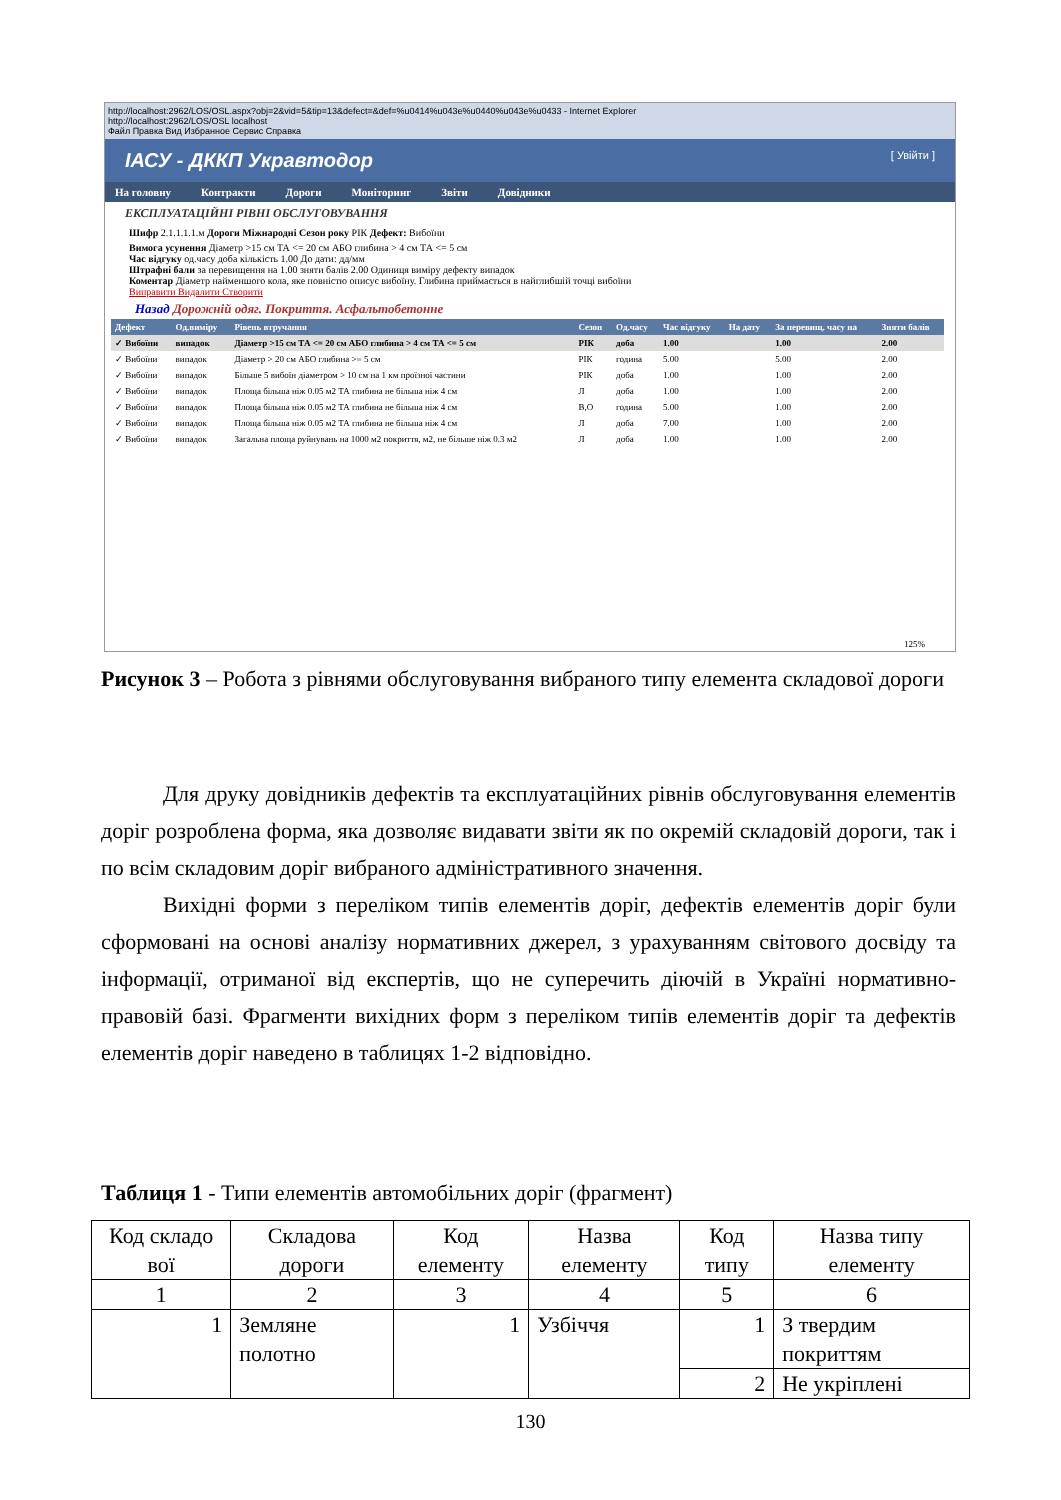http://localhost:2962/LOS/OSL.aspx?obj=2&vid=5&tip=13&defect=&def=%u0414%u043e%u0440%u043e%u0433 - Internet Explorer
http://localhost:2962/LOS/OSL localhost
Файл Правка Вид Избранное Сервис Справка
ІАСУ - ДККП Укравтодор [ Увійти ]
На головну Контракти Дороги Моніторинг Звіти Довідники
ЕКСПЛУАТАЦІЙНІ РІВНІ ОБСЛУГОВУВАННЯ
Шифр 2.1.1.1.1.м Дороги Міжнародні Сезон року РІК Дефект: Вибоїни
Вимога усунення Діаметр >15 см ТА <= 20 см АБО глибина > 4 см ТА <= 5 см
Час відгуку од.часу доба кількість 1.00 До дати: дд/мм
Штрафні бали за перевищення на 1.00 зняти балів 2.00 Одиниця виміру дефекту випадок
Коментар Діаметр найменшого кола, яке повністю описує вибоїну. Глибина приймається в найглибшій точці вибоїни
Виправити Видалити Створити
Назад Дорожній одяг. Покриття. Асфальтобетонне
| Дефект | Од.виміру | Рівень втручання | Сезон | Од.часу | Час відгуку | На дату | За перевищ. часу на | Зняти балів |
| --- | --- | --- | --- | --- | --- | --- | --- | --- |
| ✓ Вибоїни | випадок | Діаметр >15 см ТА <= 20 см АБО глибина > 4 см ТА <= 5 см | РІК | доба | 1.00 | | 1.00 | 2.00 |
| ✓ Вибоїни | випадок | Діаметр > 20 см АБО глибина >= 5 см | РІК | година | 5.00 | | 5.00 | 2.00 |
| ✓ Вибоїни | випадок | Більше 5 вибоїн діаметром > 10 см на 1 км проїзної частини | РІК | доба | 1.00 | | 1.00 | 2.00 |
| ✓ Вибоїни | випадок | Площа більша ніж 0.05 м2 ТА глибина не більша ніж 4 см | Л | доба | 1.00 | | 1.00 | 2.00 |
| ✓ Вибоїни | випадок | Площа більша ніж 0.05 м2 ТА глибина не більша ніж 4 см | В,О | година | 5.00 | | 1.00 | 2.00 |
| ✓ Вибоїни | випадок | Площа більша ніж 0.05 м2 ТА глибина не більша ніж 4 см | Л | доба | 7.00 | | 1.00 | 2.00 |
| ✓ Вибоїни | випадок | Загальна площа руйнувань на 1000 м2 покриття, м2, не більше ніж 0.3 м2 | Л | доба | 1.00 | | 1.00 | 2.00 |
125%
Рисунок 3 – Робота з рівнями обслуговування вибраного типу елемента складової дороги
Для друку довідників дефектів та експлуатаційних рівнів обслуговування елементів доріг розроблена форма, яка дозволяє видавати звіти як по окремій складовій дороги, так і по всім складовим доріг вибраного адміністративного значення.
Вихідні форми з переліком типів елементів доріг, дефектів елементів доріг були сформовані на основі аналізу нормативних джерел, з урахуванням світового досвіду та інформації, отриманої від експертів, що не суперечить діючій в Україні нормативно-правовій базі. Фрагменти вихідних форм з переліком типів елементів доріг та дефектів елементів доріг наведено в таблицях 1-2 відповідно.
Таблиця 1 - Типи елементів автомобільних доріг (фрагмент)
| Код складо вої | Складова дороги | Код елементу | Назва елементу | Код типу | Назва типу елементу |
| 1 | 2 | 3 | 4 | 5 | 6 |
| 1 | Земляне полотно | 1 | Узбіччя | 1 | З твердим покриттям |
| | | | | 2 | Не укріплені |
130